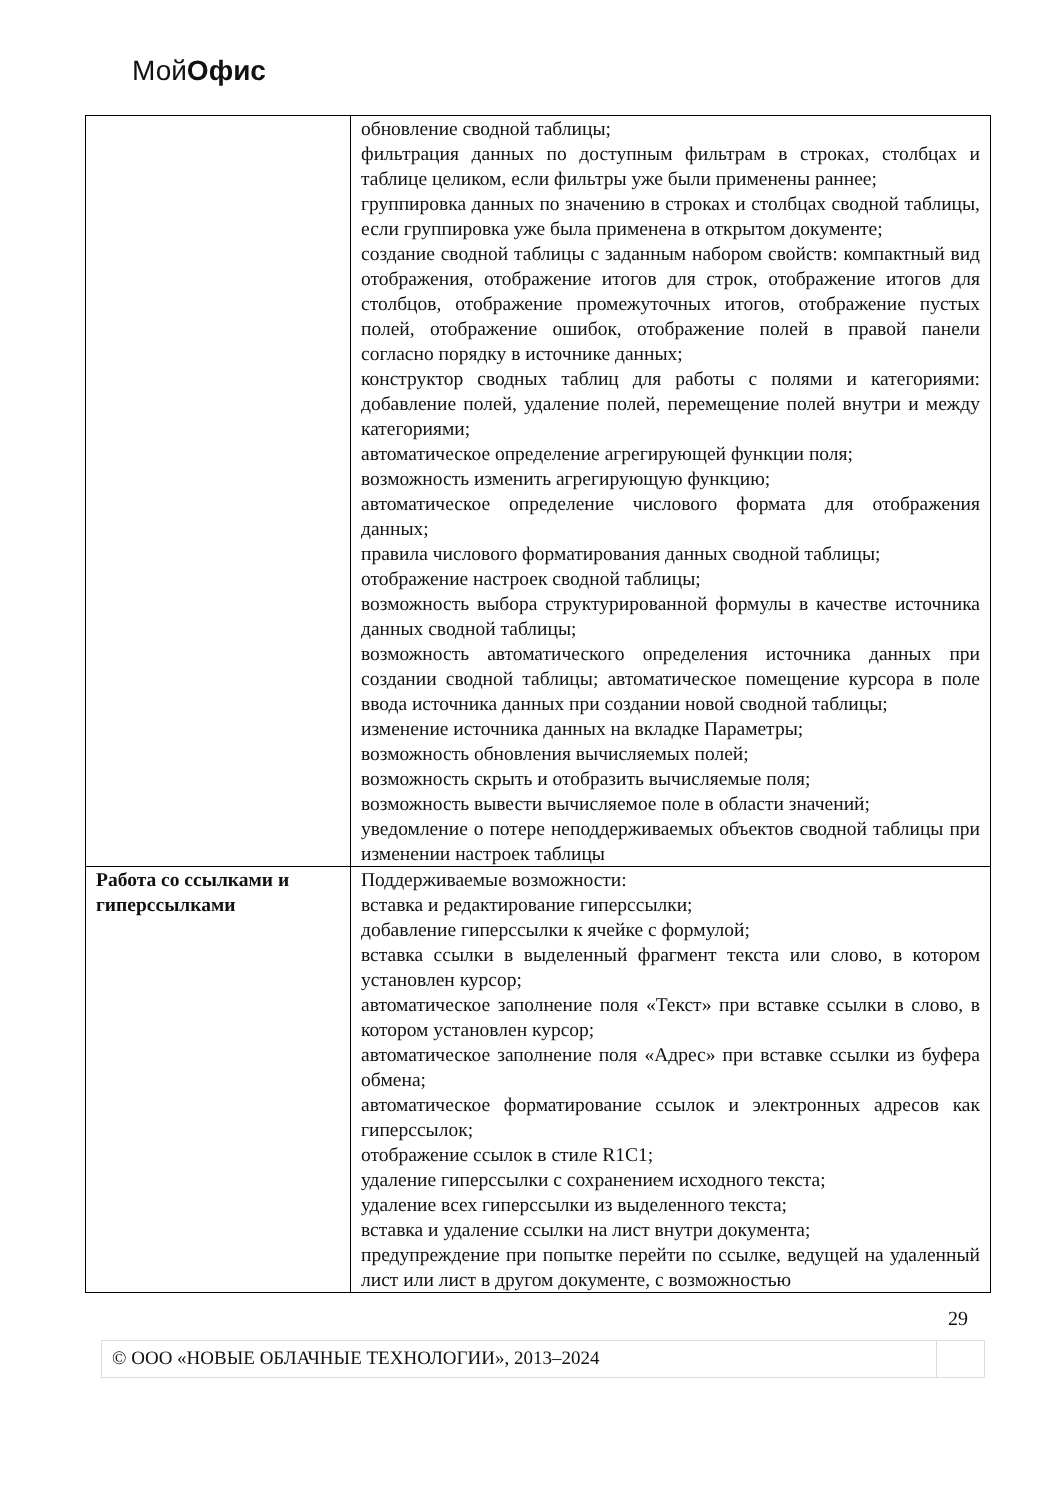МойОфис
| | обновление сводной таблицы; фильтрация данных по доступным фильтрам в строках, столбцах и таблице целиком, если фильтры уже были применены раннее; группировка данных по значению в строках и столбцах сводной таблицы, если группировка уже была применена в открытом документе; создание сводной таблицы с заданным набором свойств: компактный вид отображения, отображение итогов для строк, отображение итогов для столбцов, отображение промежуточных итогов, отображение пустых полей, отображение ошибок, отображение полей в правой панели согласно порядку в источнике данных; конструктор сводных таблиц для работы с полями и категориями: добавление полей, удаление полей, перемещение полей внутри и между категориями; автоматическое определение агрегирующей функции поля; возможность изменить агрегирующую функцию; автоматическое определение числового формата для отображения данных; правила числового форматирования данных сводной таблицы; отображение настроек сводной таблицы; возможность выбора структурированной формулы в качестве источника данных сводной таблицы; возможность автоматического определения источника данных при создании сводной таблицы; автоматическое помещение курсора в поле ввода источника данных при создании новой сводной таблицы; изменение источника данных на вкладке Параметры; возможность обновления вычисляемых полей; возможность скрыть и отобразить вычисляемые поля; возможность вывести вычисляемое поле в области значений; уведомление о потере неподдерживаемых объектов сводной таблицы при изменении настроек таблицы |
| Работа со ссылками и гиперссылками | Поддерживаемые возможности: вставка и редактирование гиперссылки; добавление гиперссылки к ячейке с формулой; вставка ссылки в выделенный фрагмент текста или слово, в котором установлен курсор; автоматическое заполнение поля «Текст» при вставке ссылки в слово, в котором установлен курсор; автоматическое заполнение поля «Адрес» при вставке ссылки из буфера обмена; автоматическое форматирование ссылок и электронных адресов как гиперссылок; отображение ссылок в стиле R1C1; удаление гиперссылки с сохранением исходного текста; удаление всех гиперссылки из выделенного текста; вставка и удаление ссылки на лист внутри документа; предупреждение при попытке перейти по ссылке, ведущей на удаленный лист или лист в другом документе, с возможностью |
29
© ООО «НОВЫЕ ОБЛАЧНЫЕ ТЕХНОЛОГИИ», 2013–2024